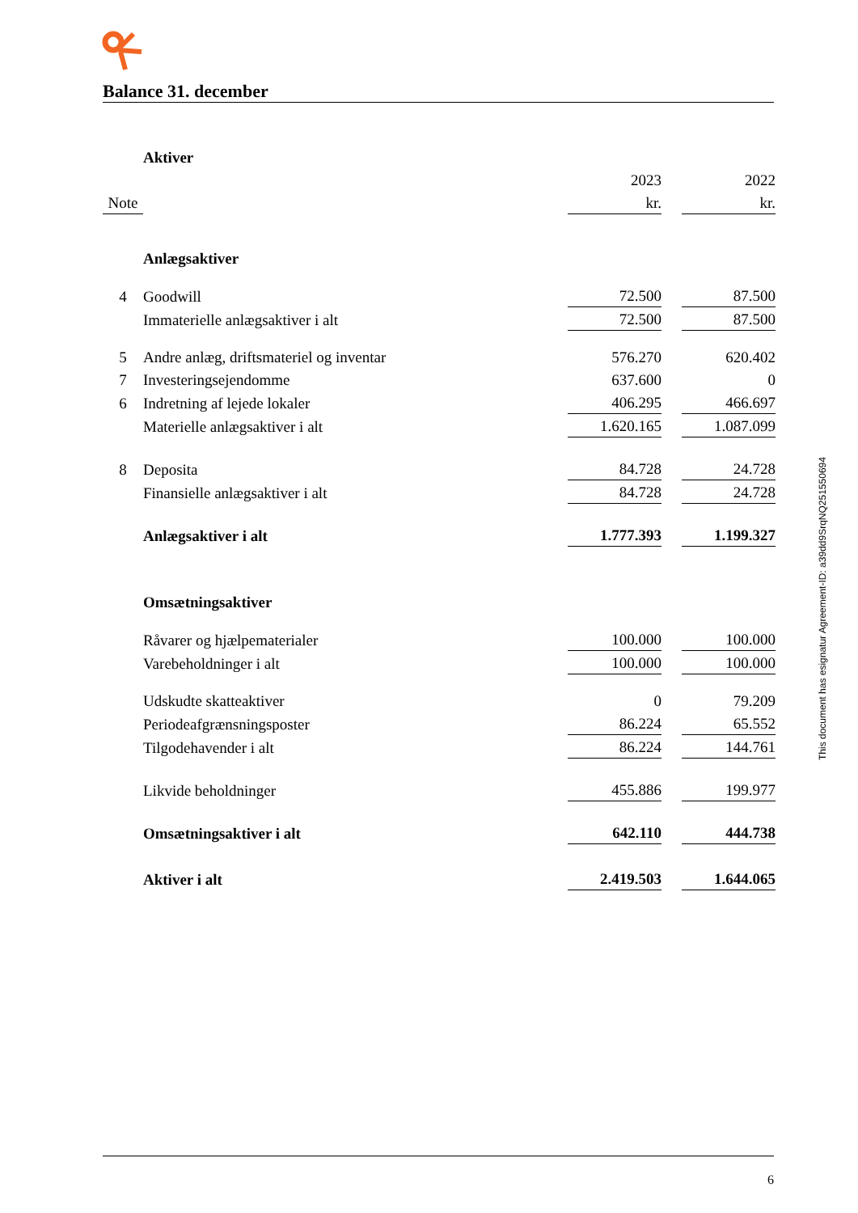Balance 31. december
| | Aktiver | | | |
| | | 2023 | | 2022 |
| Note | | kr. | | kr. |
| | Anlægsaktiver | | | |
| 4 | Goodwill | 72.500 | | 87.500 |
| | Immaterielle anlægsaktiver i alt | 72.500 | | 87.500 |
| 5 | Andre anlæg, driftsmateriel og inventar | 576.270 | | 620.402 |
| 7 | Investeringsejendomme | 637.600 | | 0 |
| 6 | Indretning af lejede lokaler | 406.295 | | 466.697 |
| | Materielle anlægsaktiver i alt | 1.620.165 | | 1.087.099 |
| 8 | Deposita | 84.728 | | 24.728 |
| | Finansielle anlægsaktiver i alt | 84.728 | | 24.728 |
| | Anlægsaktiver i alt | 1.777.393 | | 1.199.327 |
| | Omsætningsaktiver | | | |
| | Råvarer og hjælpematerialer | 100.000 | | 100.000 |
| | Varebeholdninger i alt | 100.000 | | 100.000 |
| | Udskudte skatteaktiver | 0 | | 79.209 |
| | Periodeafgrænsningsposter | 86.224 | | 65.552 |
| | Tilgodehavender i alt | 86.224 | | 144.761 |
| | Likvide beholdninger | 455.886 | | 199.977 |
| | Omsætningsaktiver i alt | 642.110 | | 444.738 |
| | Aktiver i alt | 2.419.503 | | 1.644.065 |
This document has esignatur Agreement-ID: a39dd9SrqNQ251550694
6